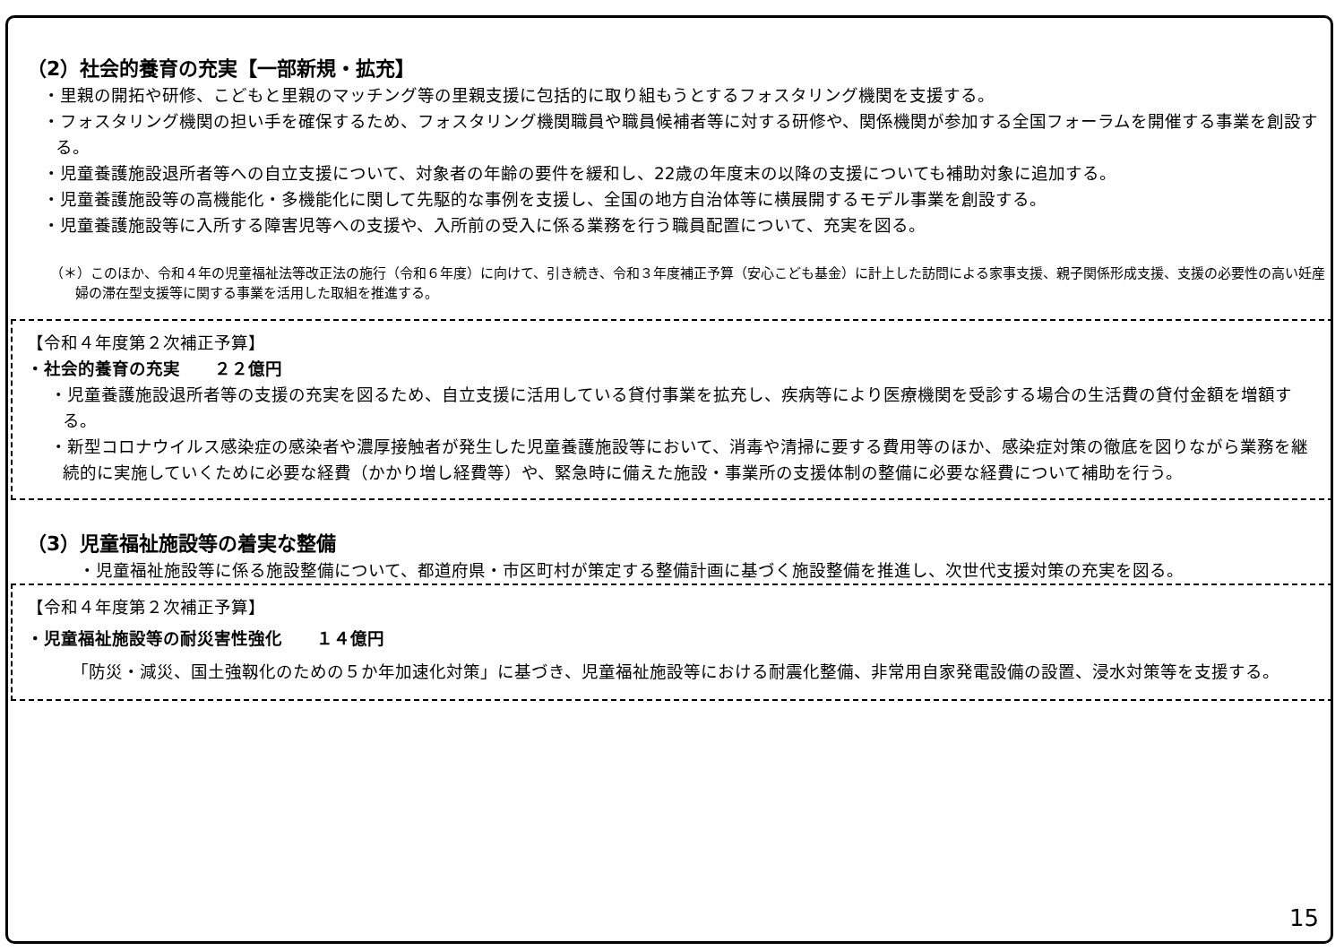（2）社会的養育の充実【一部新規・拡充】
・里親の開拓や研修、こどもと里親のマッチング等の里親支援に包括的に取り組もうとするフォスタリング機関を支援する。
・フォスタリング機関の担い手を確保するため、フォスタリング機関職員や職員候補者等に対する研修や、関係機関が参加する全国フォーラムを開催する事業を創設する。
・児童養護施設退所者等への自立支援について、対象者の年齢の要件を緩和し、22歳の年度末の以降の支援についても補助対象に追加する。
・児童養護施設等の高機能化・多機能化に関して先駆的な事例を支援し、全国の地方自治体等に横展開するモデル事業を創設する。
・児童養護施設等に入所する障害児等への支援や、入所前の受入に係る業務を行う職員配置について、充実を図る。
（＊）このほか、令和４年の児童福祉法等改正法の施行（令和６年度）に向けて、引き続き、令和３年度補正予算（安心こども基金）に計上した訪問による家事支援、親子関係形成支援、支援の必要性の高い妊産婦の滞在型支援等に関する事業を活用した取組を推進する。
【令和４年度第２次補正予算】
・社会的養育の充実　　２２億円
・児童養護施設退所者等の支援の充実を図るため、自立支援に活用している貸付事業を拡充し、疾病等により医療機関を受診する場合の生活費の貸付金額を増額する。
・新型コロナウイルス感染症の感染者や濃厚接触者が発生した児童養護施設等において、消毒や清掃に要する費用等のほか、感染症対策の徹底を図りながら業務を継続的に実施していくために必要な経費（かかり増し経費等）や、緊急時に備えた施設・事業所の支援体制の整備に必要な経費について補助を行う。
（3）児童福祉施設等の着実な整備
・児童福祉施設等に係る施設整備について、都道府県・市区町村が策定する整備計画に基づく施設整備を推進し、次世代支援対策の充実を図る。
【令和４年度第２次補正予算】
・児童福祉施設等の耐災害性強化　　１４億円
「防災・減災、国土強靱化のための５か年加速化対策」に基づき、児童福祉施設等における耐震化整備、非常用自家発電設備の設置、浸水対策等を支援する。
15